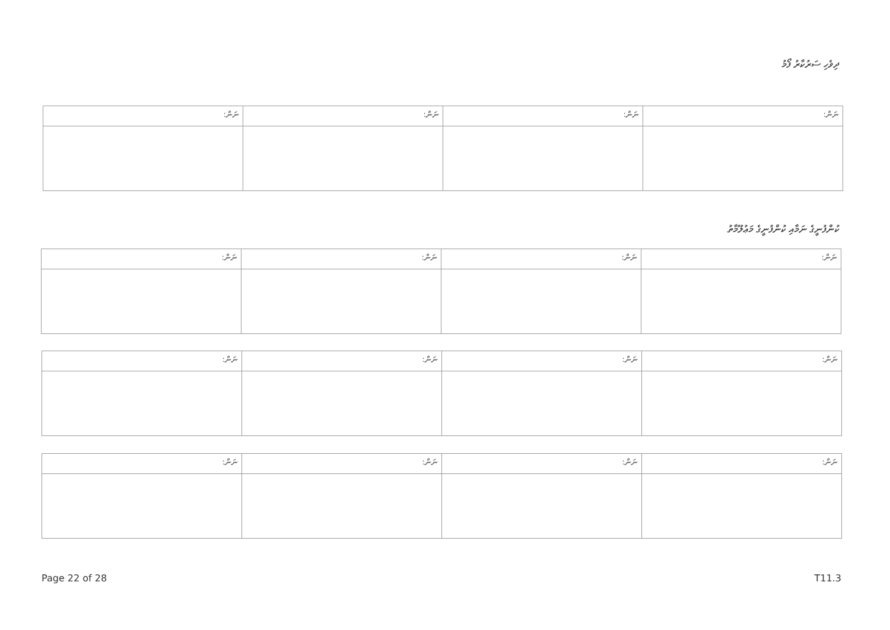ދިވެހި ސަރުކާރު ފޯމު
| ނަން: | ނަން: | ނަން: | ނަން: |
ކުންފުނީގެ ނަމާއި ކުންފުނީގެ މަޢުލޫމާތު
| ނަން: | ނަން: | ނަން: | ނަން: |
| ނަން: | ނަން: | ނަން: | ނަން: |
| ނަން: | ނަން: | ނަން: | ނަން: |
Page 22 of 28 T11.3